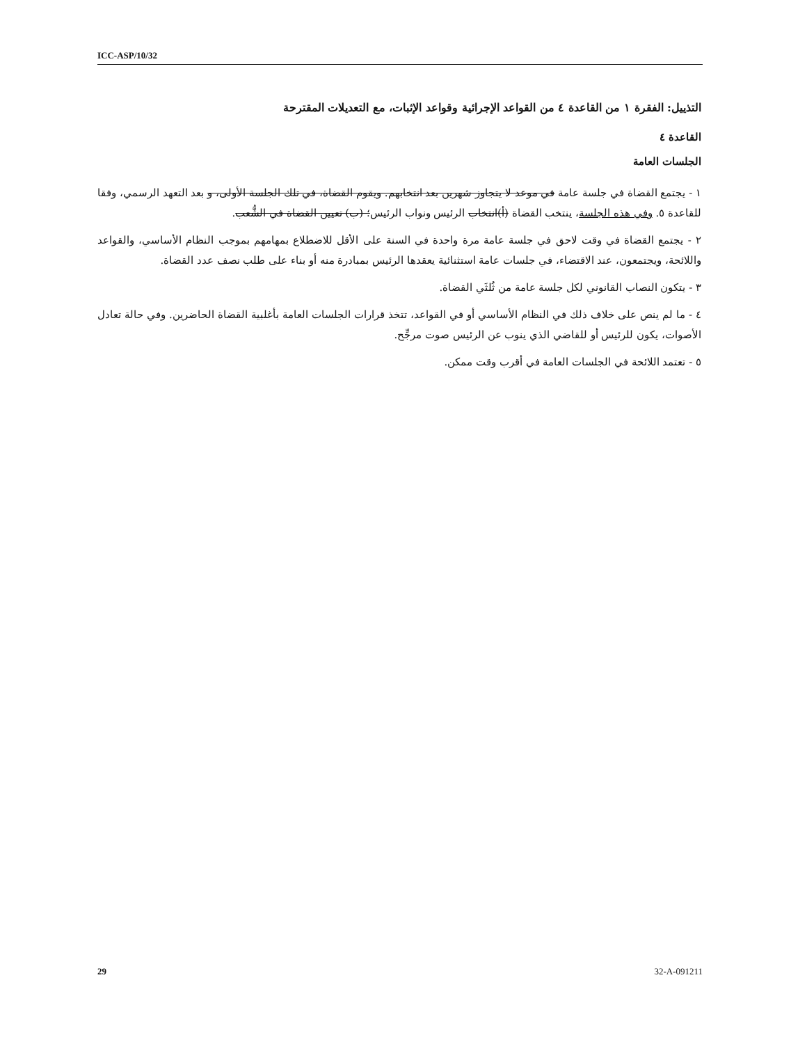ICC-ASP/10/32
التذييل: الفقرة ١ من القاعدة ٤ من القواعد الإجرائية وقواعد الإثبات، مع التعديلات المقترحة
القاعدة ٤
الجلسات العامة
١ - يجتمع القضاة في جلسة عامة في موعد لا يتجاوز شهرين بعد انتخابهم. ويقوم القضاة، في تلك الجلسة الأولى، و بعد التعهد الرسمي، وفقا للقاعدة ٥. وفي هذه الجلسة، ينتخب القضاة (أ)انتخاب الرئيس ونواب الرئيس؛ (ب) تعيين القضاة في الشُّعب.
٢ - يجتمع القضاة في وقت لاحق في جلسة عامة مرة واحدة في السنة على الأقل للاضطلاع بمهامهم بموجب النظام الأساسي، والقواعد واللائحة، ويجتمعون، عند الاقتضاء، في جلسات عامة استثنائية يعقدها الرئيس بمبادرة منه أو بناء على طلب نصف عدد القضاة.
٣ - يتكون النصاب القانوني لكل جلسة عامة من ثُلثَي القضاة.
٤ - ما لم ينص على خلاف ذلك في النظام الأساسي أو في القواعد، تتخذ قرارات الجلسات العامة بأغلبية القضاة الحاضرين. وفي حالة تعادل الأصوات، يكون للرئيس أو للقاضي الذي ينوب عن الرئيس صوت مرجِّح.
٥ - تعتمد اللائحة في الجلسات العامة في أقرب وقت ممكن.
29 32-A-091211